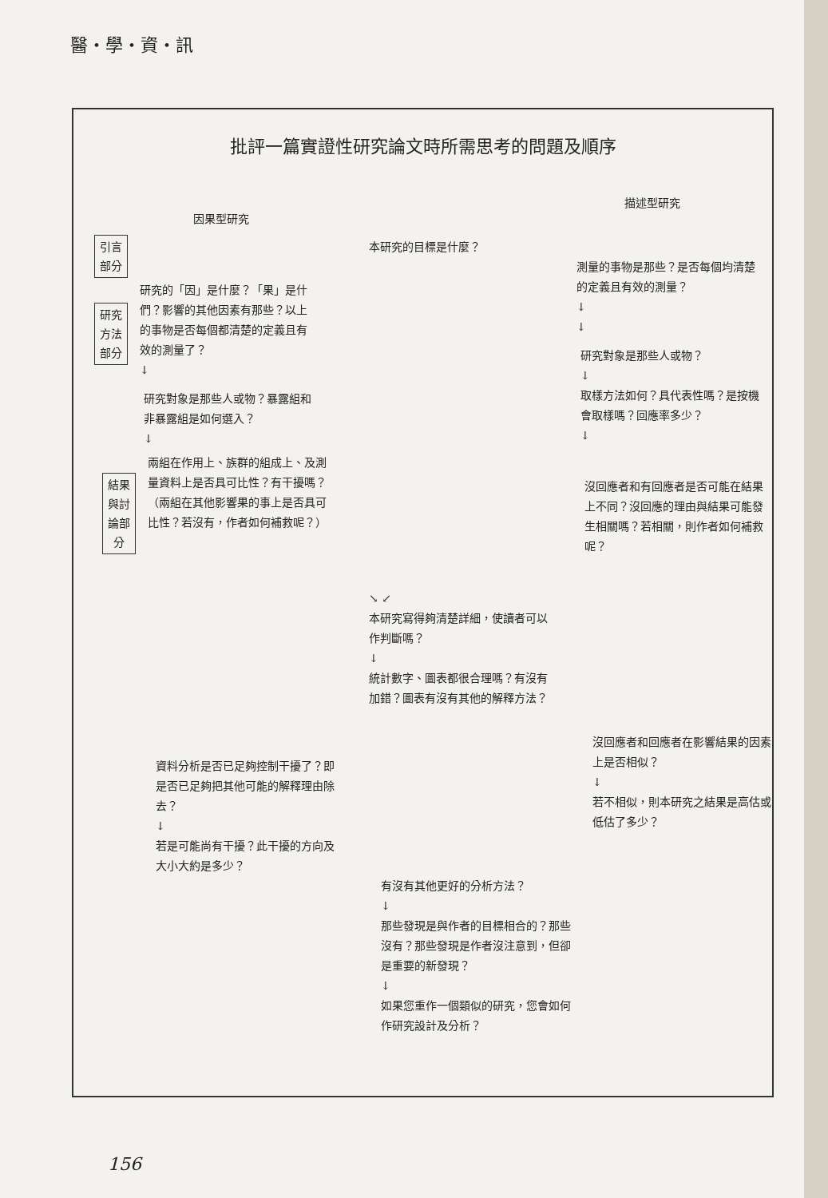醫・學・資・訊
批評一篇實證性研究論文時所需思考的問題及順序
因果型研究
描述型研究
引言
部分
本研究的目標是什麼？
測量的事物是那些？是否每個均清楚的定義且有效的測量？
↓
↓
研究
方法
部分
研究的「因」是什麼？「果」是什們？影響的其他因素有那些？以上的事物是否每個都清楚的定義且有效的測量了？
↓
研究對象是那些人或物？
↓
取樣方法如何？具代表性嗎？是按機會取樣嗎？回應率多少？
↓
研究對象是那些人或物？暴露組和非暴露組是如何選入？
↓
沒回應者和有回應者是否可能在結果上不同？沒回應的理由與結果可能發生相關嗎？若相關，則作者如何補救呢？
結果
與討
論部
分
兩組在作用上、族群的組成上、及測量資料上是否具可比性？有干擾嗎？（兩組在其他影響果的事上是否具可比性？若沒有，作者如何補救呢？）
↘ ↙
本研究寫得夠清楚詳細，使讀者可以作判斷嗎？
↓
統計數字、圖表都很合理嗎？有沒有加錯？圖表有沒有其他的解釋方法？
沒回應者和回應者在影響結果的因素上是否相似？
↓
若不相似，則本研究之結果是高估或低估了多少？
資料分析是否已足夠控制干擾了？即是否已足夠把其他可能的解釋理由除去？
↓
若是可能尚有干擾？此干擾的方向及大小大約是多少？
有沒有其他更好的分析方法？
↓
那些發現是與作者的目標相合的？那些沒有？那些發現是作者沒注意到，但卻是重要的新發現？
↓
如果您重作一個類似的研究，您會如何作研究設計及分析？
156